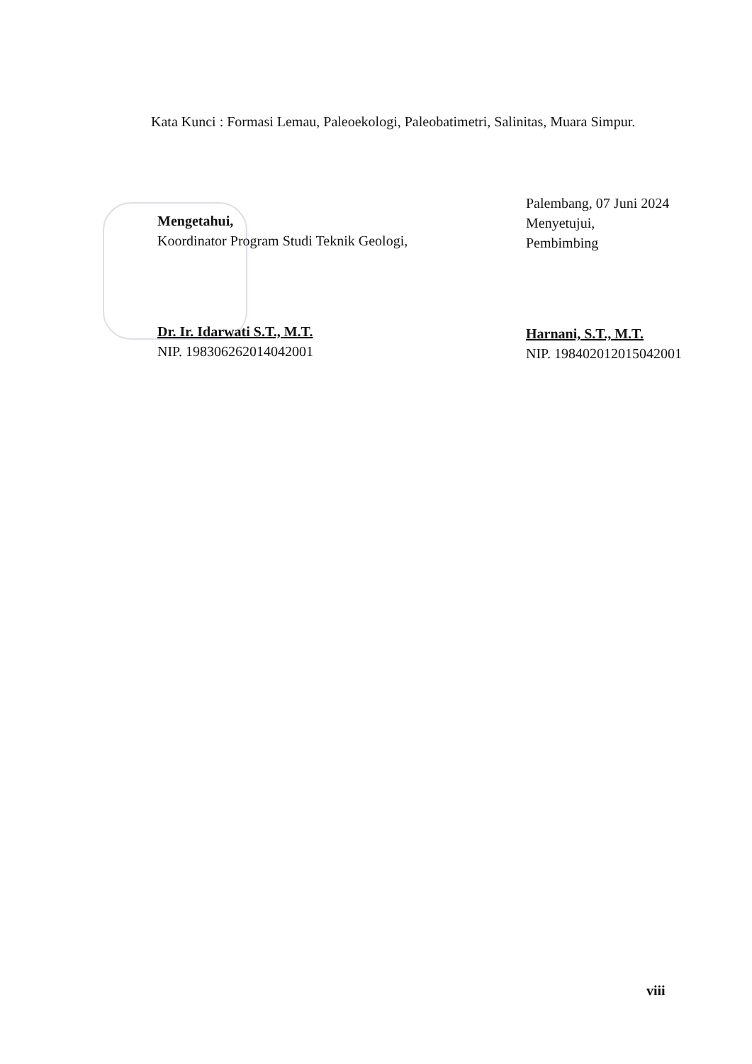Kata Kunci : Formasi Lemau, Paleoekologi, Paleobatimetri, Salinitas, Muara Simpur.
Mengetahui,
Koordinator Program Studi Teknik Geologi,
Dr. Ir. Idarwati S.T., M.T.
NIP. 198306262014042001
Palembang, 07 Juni 2024
Menyetujui,
Pembimbing
Harnani, S.T., M.T.
NIP. 198402012015042001
viii